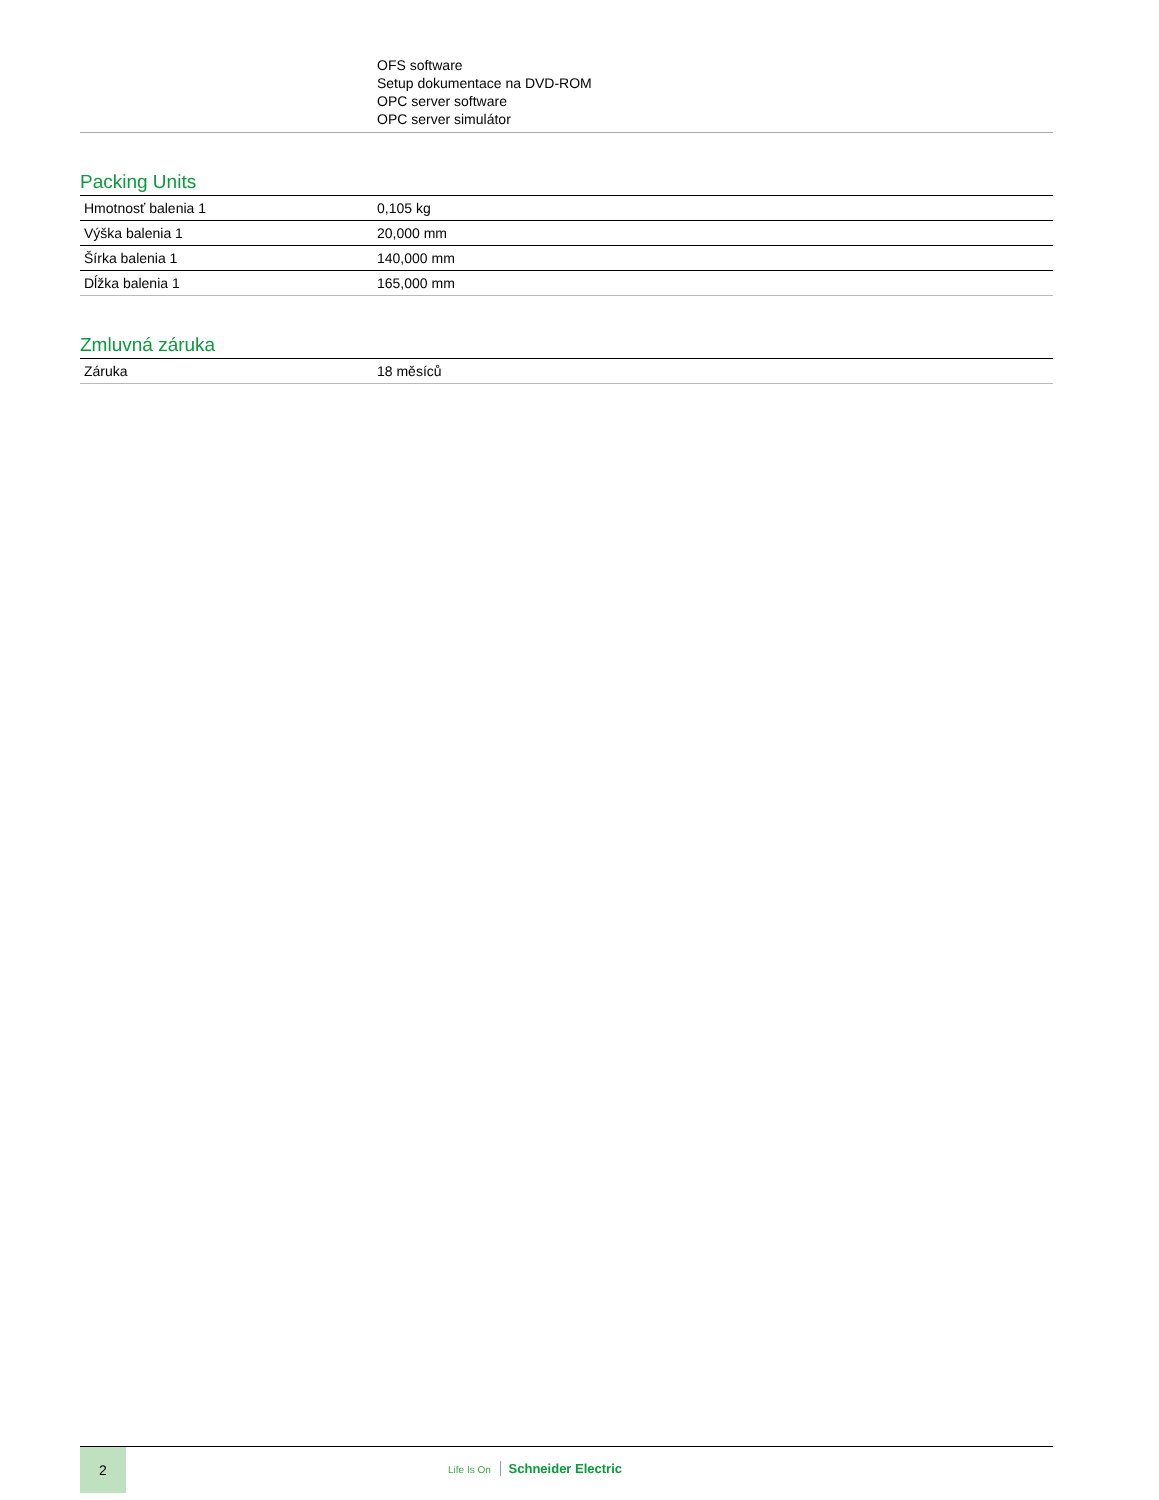| | OFS software Setup dokumentace na DVD-ROM OPC server software OPC server simulátor |
Packing Units
| Hmotnosť balenia 1 | 0,105 kg |
| Výška balenia 1 | 20,000 mm |
| Šírka balenia 1 | 140,000 mm |
| Dĺžka balenia 1 | 165,000 mm |
Zmluvná záruka
| Záruka | 18 měsíců |
2
Life Is On Schneider Electric